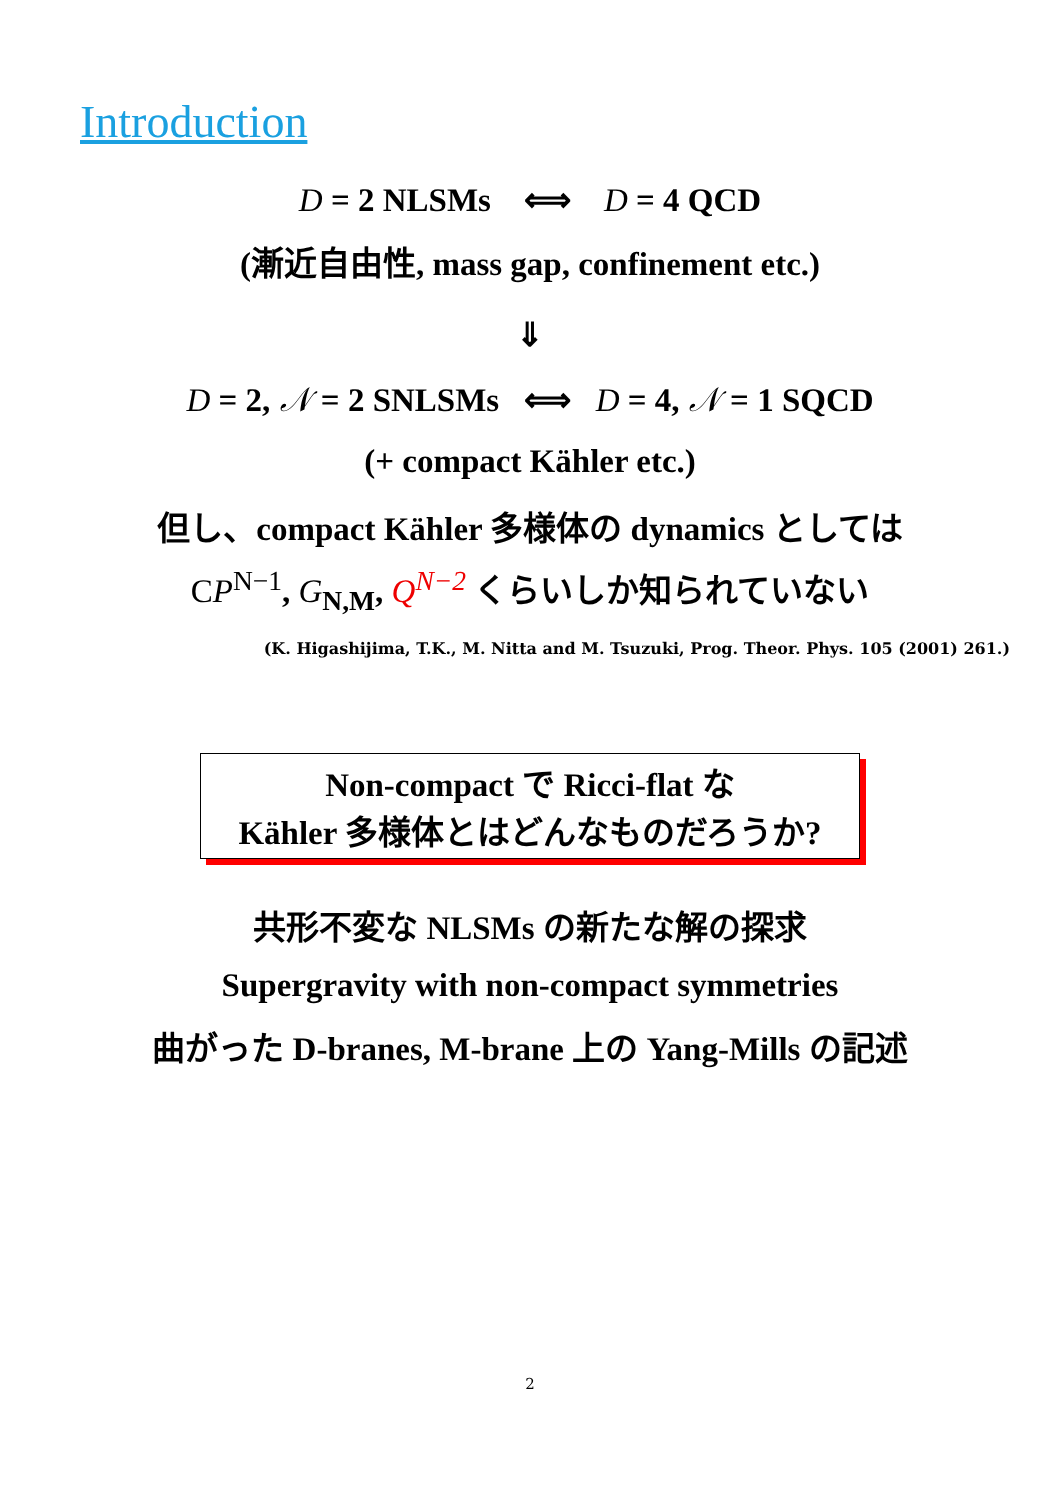Introduction
D = 2 NLSMs ⟺ D = 4 QCD
(漸近自由性, mass gap, confinement etc.)
⇓
D = 2, 𝒩 = 2 SNLSMs ⟺ D = 4, 𝒩 = 1 SQCD
(+ compact Kähler etc.)
但し、compact Kähler 多様体の dynamics としては
CP<sup>N−1</sup>, G<sub>N,M</sub>, Q<sup>N−2</sup> くらいしか知られていない
(K. Higashijima, T.K., M. Nitta and M. Tsuzuki, Prog. Theor. Phys. 105 (2001) 261.)
Non-compact で Ricci-flat な
Kähler 多様体とはどんなものだろうか?
共形不変な NLSMs の新たな解の探求
Supergravity with non-compact symmetries
曲がった D-branes, M-brane 上の Yang-Mills の記述
2